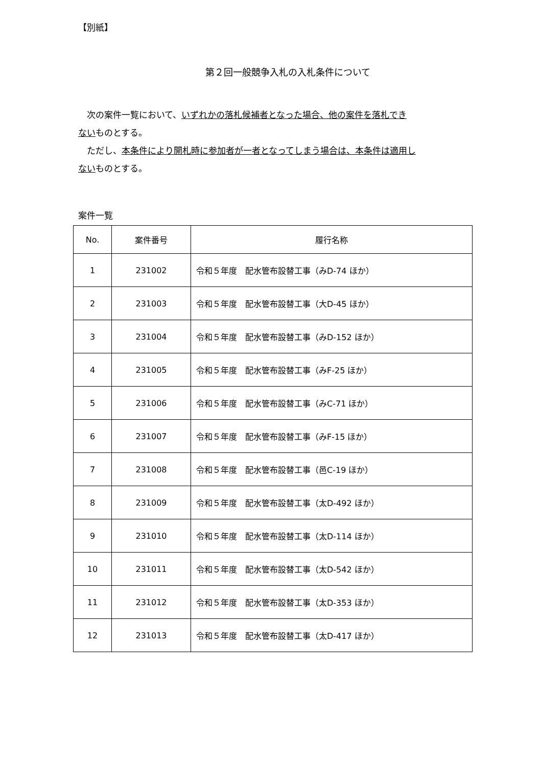【別紙】
第２回一般競争入札の入札条件について
　次の案件一覧において、いずれかの落札候補者となった場合、他の案件を落札でき
ないものとする。
　ただし、本条件により開札時に参加者が一者となってしまう場合は、本条件は適用し
ないものとする。
案件一覧
| No. | 案件番号 | 履行名称 |
| --- | --- | --- |
| 1 | 231002 | 令和５年度 配水管布設替工事（みD-74 ほか） |
| 2 | 231003 | 令和５年度 配水管布設替工事（大D-45 ほか） |
| 3 | 231004 | 令和５年度 配水管布設替工事（みD-152 ほか） |
| 4 | 231005 | 令和５年度 配水管布設替工事（みF-25 ほか） |
| 5 | 231006 | 令和５年度 配水管布設替工事（みC-71 ほか） |
| 6 | 231007 | 令和５年度 配水管布設替工事（みF-15 ほか） |
| 7 | 231008 | 令和５年度 配水管布設替工事（邑C-19 ほか） |
| 8 | 231009 | 令和５年度 配水管布設替工事（太D-492 ほか） |
| 9 | 231010 | 令和５年度 配水管布設替工事（太D-114 ほか） |
| 10 | 231011 | 令和５年度 配水管布設替工事（太D-542 ほか） |
| 11 | 231012 | 令和５年度 配水管布設替工事（太D-353 ほか） |
| 12 | 231013 | 令和５年度 配水管布設替工事（太D-417 ほか） |